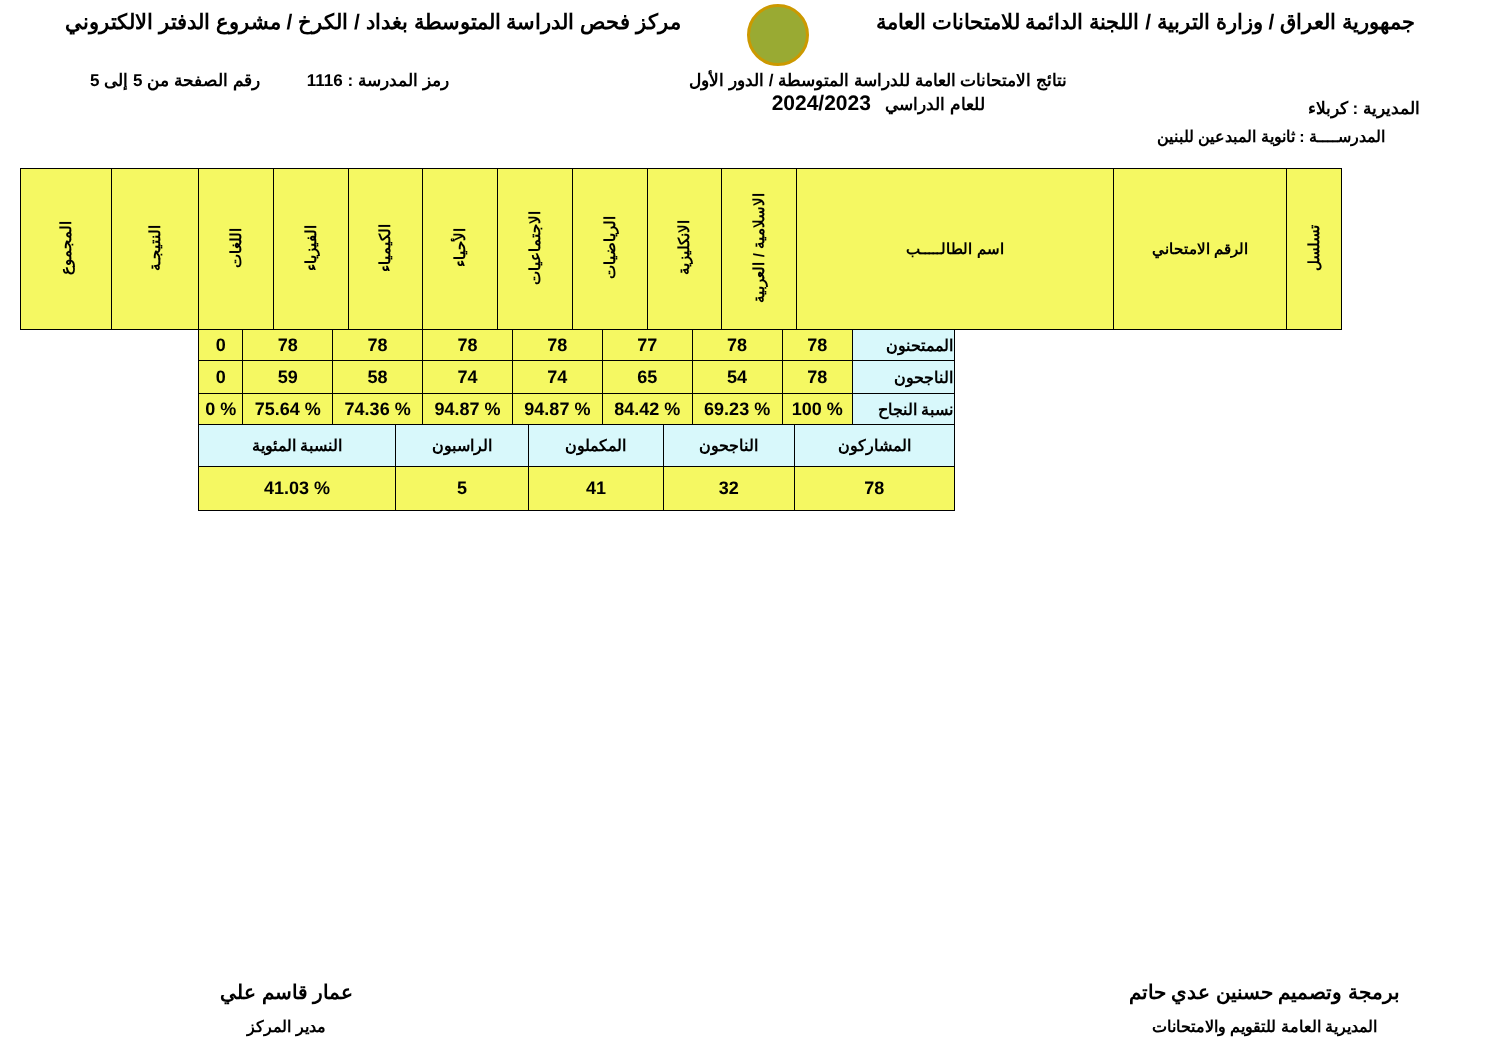جمهورية العراق / وزارة التربية / اللجنة الدائمة للامتحانات العامة
مركز فحص الدراسة المتوسطة بغداد / الكرخ / مشروع الدفتر الالكتروني
المديرية : كربلاء
نتائج الامتحانات العامة للدراسة المتوسطة / الدور الأول
للعام الدراسي 2024/2023
رمز المدرسة : 1116 رقم الصفحة من 5 إلى 5
المدرســــة : ثانوية المبدعين للبنين
| تسلسل | الرقم الامتحاني | اسم الطالـــــب | الاسلامية / العربية | الانكليزية | الرياضيات | الاجتماعيات | الأحياء | الكيمياء | الفيزياء | اللغات | النتيجـة | المجموع |
| --- | --- | --- | --- | --- | --- | --- | --- | --- | --- | --- | --- | --- |
| الممتحنون | 78 | 78 | 77 | 78 | 78 | 78 | 78 | 0 |
| الناجحون | 78 | 54 | 65 | 74 | 74 | 58 | 59 | 0 |
| نسبة النجاح | % 100 | % 69.23 | % 84.42 | % 94.87 | % 94.87 | % 74.36 | % 75.64 | % 0 |
| المشاركون | الناجحون | المكملون | الراسبون | النسبة المئوية |
| 78 | 32 | 41 | 5 | % 41.03 |
برمجة وتصميم حسنين عدي حاتم
المديرية العامة للتقويم والامتحانات
عمار قاسم علي
مدير المركز